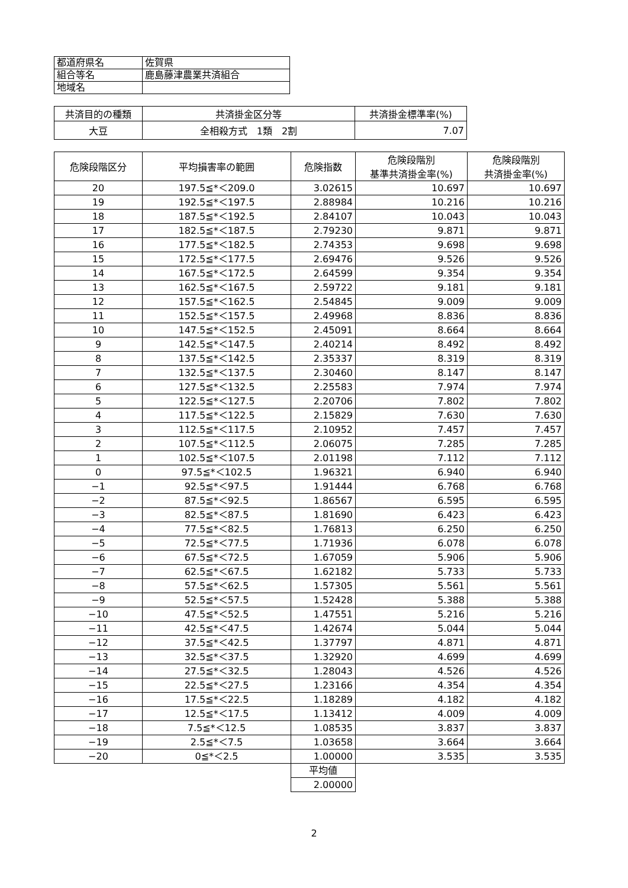| 都道府県名 | 佐賀県 |
| 組合等名 | 鹿島藤津農業共済組合 |
| 地域名 | |
| 共済目的の種類 | 共済掛金区分等 | 共済掛金標準率(%) |
| --- | --- | --- |
| 大豆 | 全相殺方式 1類 2割 | 7.07 |
| 危険段階区分 | 平均損害率の範囲 | 危険指数 | 危険段階別 基準共済掛金率(%) | 危険段階別 共済掛金率(%) |
| --- | --- | --- | --- | --- |
| 20 | 197.5≦*＜209.0 | 3.02615 | 10.697 | 10.697 |
| 19 | 192.5≦*＜197.5 | 2.88984 | 10.216 | 10.216 |
| 18 | 187.5≦*＜192.5 | 2.84107 | 10.043 | 10.043 |
| 17 | 182.5≦*＜187.5 | 2.79230 | 9.871 | 9.871 |
| 16 | 177.5≦*＜182.5 | 2.74353 | 9.698 | 9.698 |
| 15 | 172.5≦*＜177.5 | 2.69476 | 9.526 | 9.526 |
| 14 | 167.5≦*＜172.5 | 2.64599 | 9.354 | 9.354 |
| 13 | 162.5≦*＜167.5 | 2.59722 | 9.181 | 9.181 |
| 12 | 157.5≦*＜162.5 | 2.54845 | 9.009 | 9.009 |
| 11 | 152.5≦*＜157.5 | 2.49968 | 8.836 | 8.836 |
| 10 | 147.5≦*＜152.5 | 2.45091 | 8.664 | 8.664 |
| 9 | 142.5≦*＜147.5 | 2.40214 | 8.492 | 8.492 |
| 8 | 137.5≦*＜142.5 | 2.35337 | 8.319 | 8.319 |
| 7 | 132.5≦*＜137.5 | 2.30460 | 8.147 | 8.147 |
| 6 | 127.5≦*＜132.5 | 2.25583 | 7.974 | 7.974 |
| 5 | 122.5≦*＜127.5 | 2.20706 | 7.802 | 7.802 |
| 4 | 117.5≦*＜122.5 | 2.15829 | 7.630 | 7.630 |
| 3 | 112.5≦*＜117.5 | 2.10952 | 7.457 | 7.457 |
| 2 | 107.5≦*＜112.5 | 2.06075 | 7.285 | 7.285 |
| 1 | 102.5≦*＜107.5 | 2.01198 | 7.112 | 7.112 |
| 0 | 97.5≦*＜102.5 | 1.96321 | 6.940 | 6.940 |
| −1 | 92.5≦*＜97.5 | 1.91444 | 6.768 | 6.768 |
| −2 | 87.5≦*＜92.5 | 1.86567 | 6.595 | 6.595 |
| −3 | 82.5≦*＜87.5 | 1.81690 | 6.423 | 6.423 |
| −4 | 77.5≦*＜82.5 | 1.76813 | 6.250 | 6.250 |
| −5 | 72.5≦*＜77.5 | 1.71936 | 6.078 | 6.078 |
| −6 | 67.5≦*＜72.5 | 1.67059 | 5.906 | 5.906 |
| −7 | 62.5≦*＜67.5 | 1.62182 | 5.733 | 5.733 |
| −8 | 57.5≦*＜62.5 | 1.57305 | 5.561 | 5.561 |
| −9 | 52.5≦*＜57.5 | 1.52428 | 5.388 | 5.388 |
| −10 | 47.5≦*＜52.5 | 1.47551 | 5.216 | 5.216 |
| −11 | 42.5≦*＜47.5 | 1.42674 | 5.044 | 5.044 |
| −12 | 37.5≦*＜42.5 | 1.37797 | 4.871 | 4.871 |
| −13 | 32.5≦*＜37.5 | 1.32920 | 4.699 | 4.699 |
| −14 | 27.5≦*＜32.5 | 1.28043 | 4.526 | 4.526 |
| −15 | 22.5≦*＜27.5 | 1.23166 | 4.354 | 4.354 |
| −16 | 17.5≦*＜22.5 | 1.18289 | 4.182 | 4.182 |
| −17 | 12.5≦*＜17.5 | 1.13412 | 4.009 | 4.009 |
| −18 | 7.5≦*＜12.5 | 1.08535 | 3.837 | 3.837 |
| −19 | 2.5≦*＜7.5 | 1.03658 | 3.664 | 3.664 |
| −20 | 0≦*＜2.5 | 1.00000 | 3.535 | 3.535 |
| | | 平均値 | | |
| | | 2.00000 | | |
2